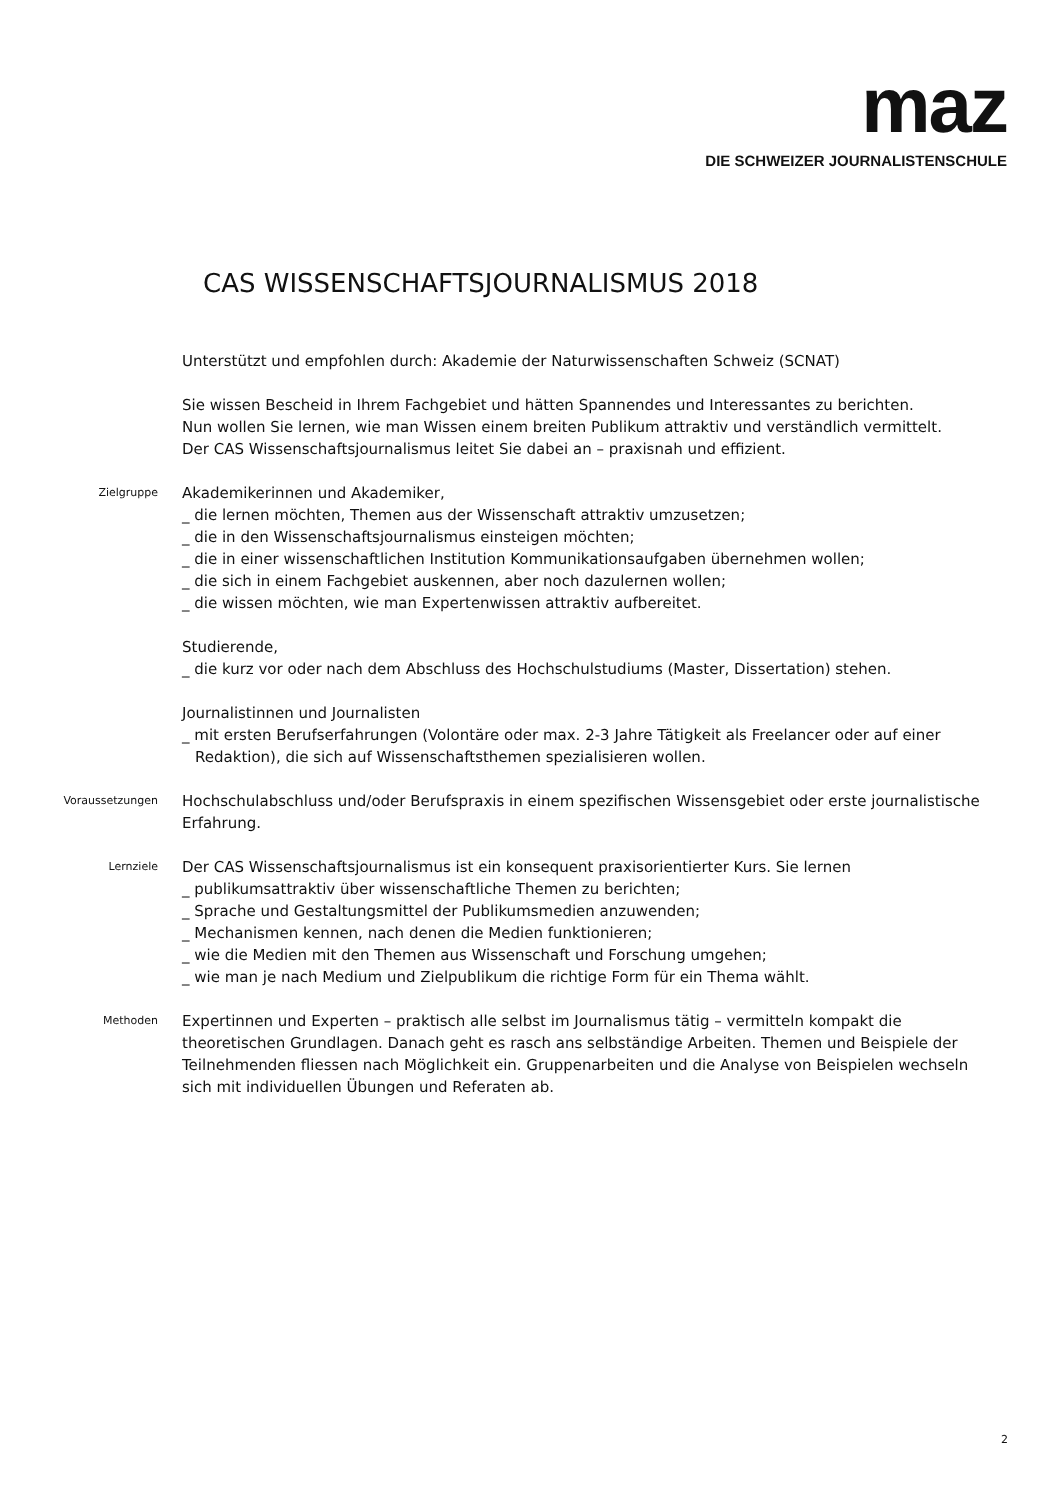maz
DIE SCHWEIZER JOURNALISTENSCHULE
CAS WISSENSCHAFTSJOURNALISMUS 2018
Unterstützt und empfohlen durch: Akademie der Naturwissenschaften Schweiz (SCNAT)
Sie wissen Bescheid in Ihrem Fachgebiet und hätten Spannendes und Interessantes zu berichten.
Nun wollen Sie lernen, wie man Wissen einem breiten Publikum attraktiv und verständlich vermittelt.
Der CAS Wissenschaftsjournalismus leitet Sie dabei an – praxisnah und effizient.
Zielgruppe
Akademikerinnen und Akademiker,
_ die lernen möchten, Themen aus der Wissenschaft attraktiv umzusetzen;
_ die in den Wissenschaftsjournalismus einsteigen möchten;
_ die in einer wissenschaftlichen Institution Kommunikationsaufgaben übernehmen wollen;
_ die sich in einem Fachgebiet auskennen, aber noch dazulernen wollen;
_ die wissen möchten, wie man Expertenwissen attraktiv aufbereitet.
Studierende,
_ die kurz vor oder nach dem Abschluss des Hochschulstudiums (Master, Dissertation) stehen.
Journalistinnen und Journalisten
_ mit ersten Berufserfahrungen (Volontäre oder max. 2-3 Jahre Tätigkeit als Freelancer oder auf einer Redaktion), die sich auf Wissenschaftsthemen spezialisieren wollen.
Voraussetzungen
Hochschulabschluss und/oder Berufspraxis in einem spezifischen Wissensgebiet oder erste journalistische Erfahrung.
Lernziele
Der CAS Wissenschaftsjournalismus ist ein konsequent praxisorientierter Kurs. Sie lernen
_ publikumsattraktiv über wissenschaftliche Themen zu berichten;
_ Sprache und Gestaltungsmittel der Publikumsmedien anzuwenden;
_ Mechanismen kennen, nach denen die Medien funktionieren;
_ wie die Medien mit den Themen aus Wissenschaft und Forschung umgehen;
_ wie man je nach Medium und Zielpublikum die richtige Form für ein Thema wählt.
Methoden
Expertinnen und Experten – praktisch alle selbst im Journalismus tätig – vermitteln kompakt die theoretischen Grundlagen. Danach geht es rasch ans selbständige Arbeiten. Themen und Beispiele der Teilnehmenden fliessen nach Möglichkeit ein. Gruppenarbeiten und die Analyse von Beispielen wechseln sich mit individuellen Übungen und Referaten ab.
2